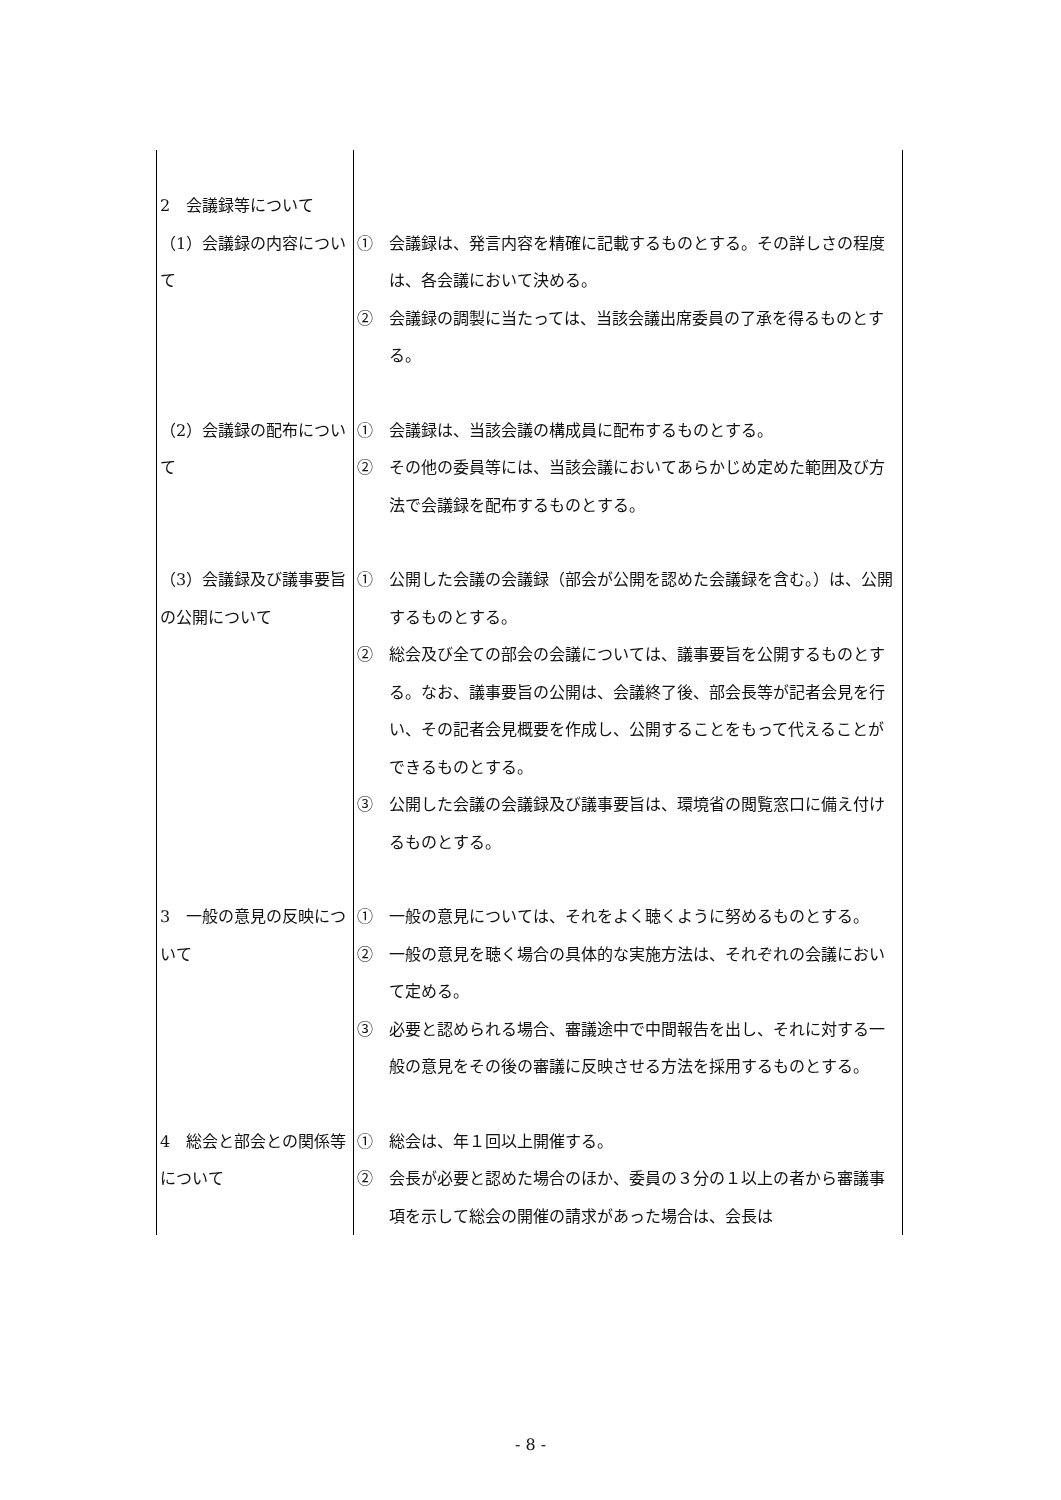| 2 会議録等について | |
| （1）会議録の内容について | ① 会議録は、発言内容を精確に記載するものとする。その詳しさの程度は、各会議において決める。 ② 会議録の調製に当たっては、当該会議出席委員の了承を得るものとする。 |
| （2）会議録の配布について | ① 会議録は、当該会議の構成員に配布するものとする。 ② その他の委員等には、当該会議においてあらかじめ定めた範囲及び方法で会議録を配布するものとする。 |
| （3）会議録及び議事要旨の公開について | ① 公開した会議の会議録（部会が公開を認めた会議録を含む。）は、公開するものとする。 ② 総会及び全ての部会の会議については、議事要旨を公開するものとする。なお、議事要旨の公開は、会議終了後、部会長等が記者会見を行い、その記者会見概要を作成し、公開することをもって代えることができるものとする。 ③ 公開した会議の会議録及び議事要旨は、環境省の閲覧窓口に備え付けるものとする。 |
| 3 一般の意見の反映について | ① 一般の意見については、それをよく聴くように努めるものとする。 ② 一般の意見を聴く場合の具体的な実施方法は、それぞれの会議において定める。 ③ 必要と認められる場合、審議途中で中間報告を出し、それに対する一般の意見をその後の審議に反映させる方法を採用するものとする。 |
| 4 総会と部会との関係等について | ① 総会は、年１回以上開催する。 ② 会長が必要と認めた場合のほか、委員の３分の１以上の者から審議事項を示して総会の開催の請求があった場合は、会長は |
- 8 -